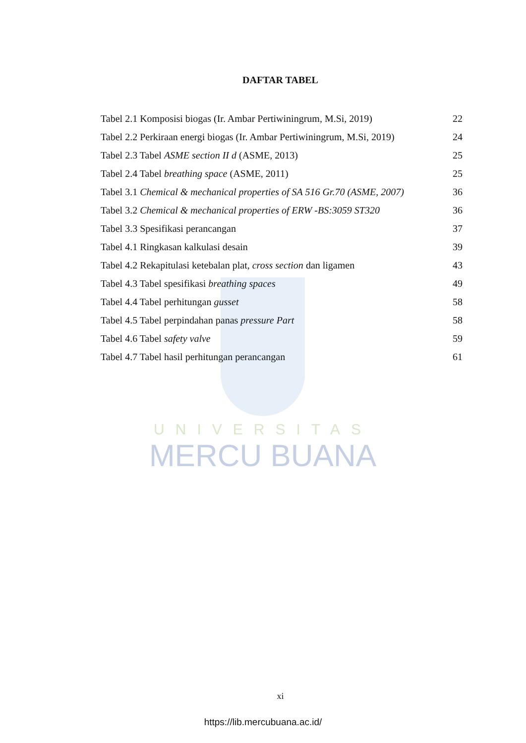UNIVERSITAS
MERCU BUANA
DAFTAR TABEL
Tabel 2.1 Komposisi biogas (Ir. Ambar Pertiwiningrum, M.Si, 2019) 22
Tabel 2.2 Perkiraan energi biogas (Ir. Ambar Pertiwiningrum, M.Si, 2019) 24
Tabel 2.3 Tabel ASME section II d (ASME, 2013) 25
Tabel 2.4 Tabel breathing space (ASME, 2011) 25
Tabel 3.1 Chemical & mechanical properties of SA 516 Gr.70 (ASME, 2007) 36
Tabel 3.2 Chemical & mechanical properties of ERW -BS:3059 ST320 36
Tabel 3.3 Spesifikasi perancangan 37
Tabel 4.1 Ringkasan kalkulasi desain 39
Tabel 4.2 Rekapitulasi ketebalan plat, cross section dan ligamen 43
Tabel 4.3 Tabel spesifikasi breathing spaces 49
Tabel 4.4 Tabel perhitungan gusset 58
Tabel 4.5 Tabel perpindahan panas pressure Part 58
Tabel 4.6 Tabel safety valve 59
Tabel 4.7 Tabel hasil perhitungan perancangan 61
xi
https://lib.mercubuana.ac.id/